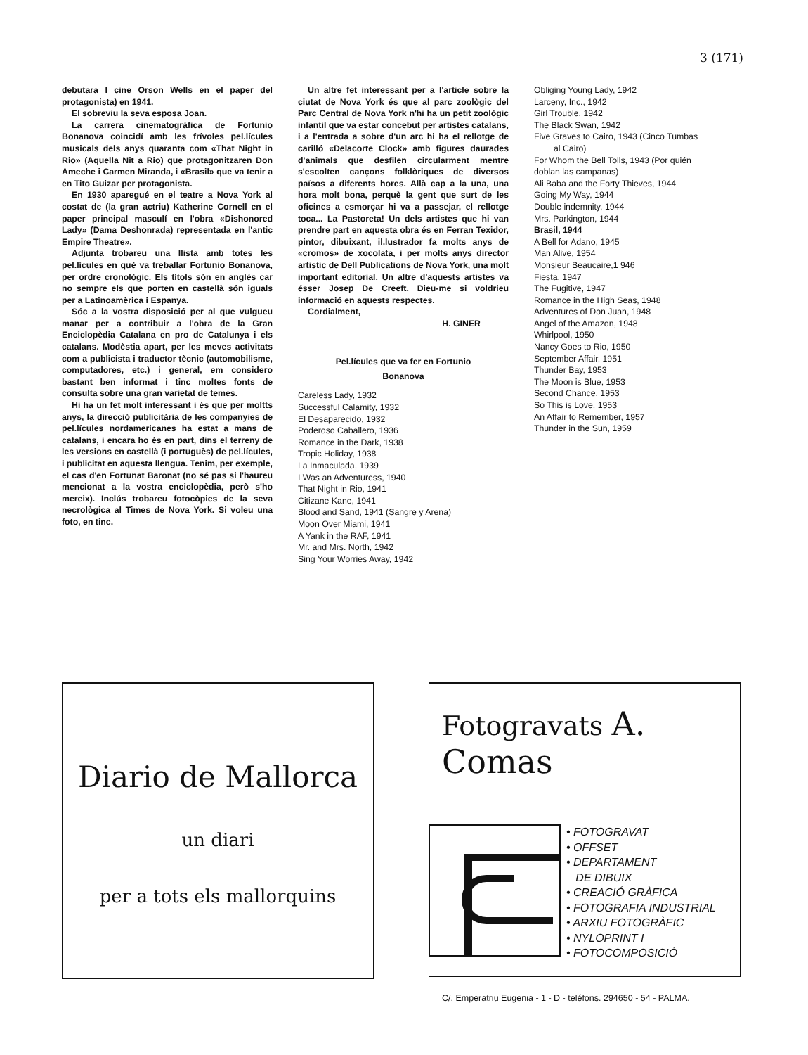3 (171)
debutara l cine Orson Wells en el paper del protagonista) en 1941.
El sobreviu la seva esposa Joan.
La carrera cinematogràfica de Fortunio Bonanova coincidí amb les frívoles pel.lícules musicals dels anys quaranta com «That Night in Rio» (Aquella Nit a Rio) que protagonitzaren Don Ameche i Carmen Miranda, i «Brasil» que va tenir a en Tito Guizar per protagonista.
En 1930 aparegué en el teatre a Nova York al costat de (la gran actriu) Katherine Cornell en el paper principal masculí en l'obra «Dishonored Lady» (Dama Deshonrada) representada en l'antic Empire Theatre».
Adjunta trobareu una llista amb totes les pel.lícules en què va treballar Fortunio Bonanova, per ordre cronològic. Els títols són en anglès car no sempre els que porten en castellà són iguals per a Latinoamèrica i Espanya.
Sóc a la vostra disposició per al que vulgueu manar per a contribuir a l'obra de la Gran Enciclopèdia Catalana en pro de Catalunya i els catalans. Modèstia apart, per les meves activitats com a publicista i traductor tècnic (automobilisme, computadores, etc.) i general, em considero bastant ben informat i tinc moltes fonts de consulta sobre una gran varietat de temes.
Hi ha un fet molt interessant i és que per moltts anys, la direcció publicitària de les companyies de pel.lícules nordamericanes ha estat a mans de catalans, i encara ho és en part, dins el terreny de les versions en castellà (i portuguès) de pel.lícules, i publicitat en aquesta llengua. Tenim, per exemple, el cas d'en Fortunat Baronat (no sé pas si l'haureu mencionat a la vostra enciclopèdia, però s'ho mereix). Inclús trobareu fotocòpies de la seva necrològica al Times de Nova York. Si voleu una foto, en tinc.
Un altre fet interessant per a l'article sobre la ciutat de Nova York és que al parc zoològic del Parc Central de Nova York n'hi ha un petit zoològic infantil que va estar concebut per artistes catalans, i a l'entrada a sobre d'un arc hi ha el rellotge de carilló «Delacorte Clock» amb figures daurades d'animals que desfilen circularment mentre s'escolten cançons folklòriques de diversos països a diferents hores. Allà cap a la una, una hora molt bona, perquè la gent que surt de les oficines a esmorçar hi va a passejar, el rellotge toca... La Pastoreta! Un dels artistes que hi van prendre part en aquesta obra és en Ferran Texidor, pintor, dibuixant, il.lustrador fa molts anys de «cromos» de xocolata, i per molts anys director artistic de Dell Publications de Nova York, una molt important editorial. Un altre d'aquests artistes va ésser Josep De Creeft. Dieu-me si voldrieu informació en aquests respectes.
Cordialment,
H. GINER
Pel.lícules que va fer en Fortunio
Bonanova
Careless Lady, 1932
Successful Calamity, 1932
El Desaparecido, 1932
Poderoso Caballero, 1936
Romance in the Dark, 1938
Tropic Holiday, 1938
La Inmaculada, 1939
I Was an Adventuress, 1940
That Night in Rio, 1941
Citizane Kane, 1941
Blood and Sand, 1941 (Sangre y Arena)
Moon Over Miami, 1941
A Yank in the RAF, 1941
Mr. and Mrs. North, 1942
Sing Your Worries Away, 1942
Obliging Young Lady, 1942
Larceny, Inc., 1942
Girl Trouble, 1942
The Black Swan, 1942
Five Graves to Cairo, 1943 (Cinco Tumbas
al Cairo)
For Whom the Bell Tolls, 1943 (Por quién
doblan las campanas)
Ali Baba and the Forty Thieves, 1944
Going My Way, 1944
Double indemnity, 1944
Mrs. Parkington, 1944
Brasil, 1944
A Bell for Adano, 1945
Man Alive, 1954
Monsieur Beaucaire,1 946
Fiesta, 1947
The Fugitive, 1947
Romance in the High Seas, 1948
Adventures of Don Juan, 1948
Angel of the Amazon, 1948
Whirlpool, 1950
Nancy Goes to Rio, 1950
September Affair, 1951
Thunder Bay, 1953
The Moon is Blue, 1953
Second Chance, 1953
So This is Love, 1953
An Affair to Remember, 1957
Thunder in the Sun, 1959
Diario de Mallorca
un diari
per a tots els mallorquins
Fotogravats A. Comas
• FOTOGRAVAT
• OFFSET
• DEPARTAMENT
DE DIBUIX
• CREACIÓ GRÀFICA
• FOTOGRAFIA INDUSTRIAL
• ARXIU FOTOGRÀFIC
• NYLOPRINT I
• FOTOCOMPOSICIÓ
C/. Emperatriu Eugenia - 1 - D - teléfons. 294650 - 54 - PALMA.